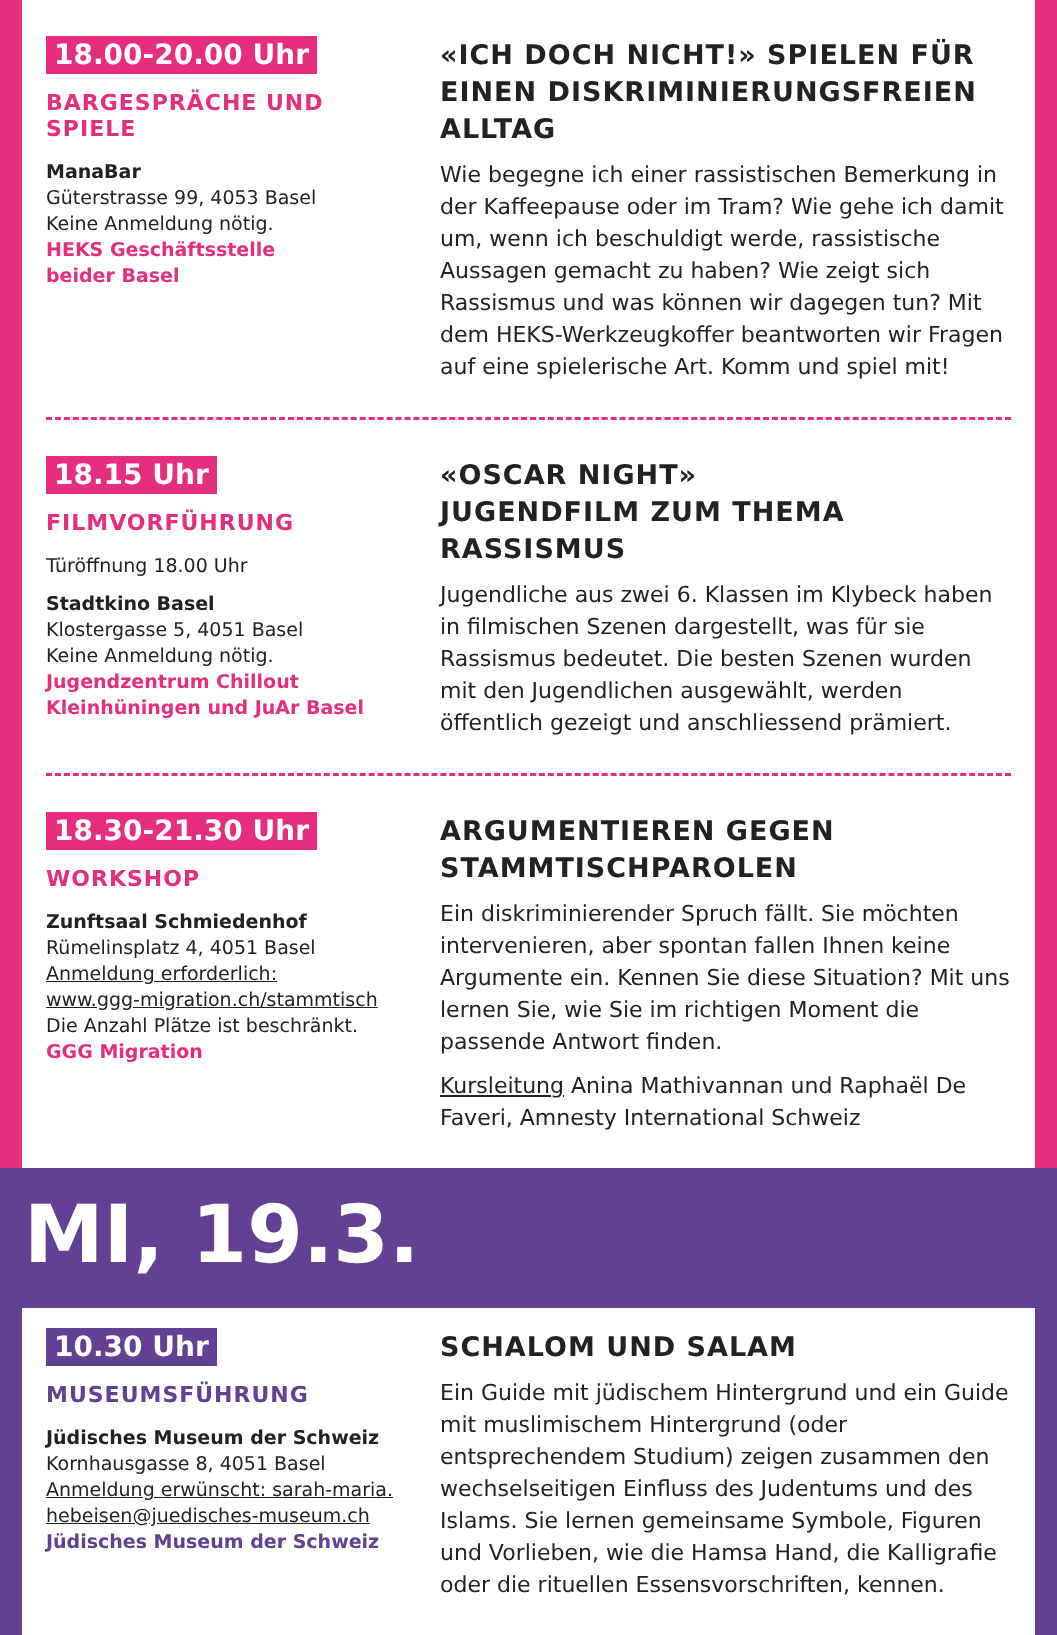18.00-20.00 Uhr
BARGESPRÄCHE UND SPIELE
ManaBar
Güterstrasse 99, 4053 Basel
Keine Anmeldung nötig.
HEKS Geschäftsstelle
beider Basel
«ICH DOCH NICHT!» SPIELEN FÜR EINEN DISKRIMINIERUNGSFREIEN ALLTAG
Wie begegne ich einer rassistischen Bemerkung in der Kaffeepause oder im Tram? Wie gehe ich damit um, wenn ich beschuldigt werde, rassistische Aussagen gemacht zu haben? Wie zeigt sich Rassismus und was können wir dagegen tun? Mit dem HEKS-Werkzeug­koffer beantworten wir Fragen auf eine spielerische Art. Komm und spiel mit!
18.15 Uhr
FILMVORFÜHRUNG
Türöffnung 18.00 Uhr
Stadtkino Basel
Klostergasse 5, 4051 Basel
Keine Anmeldung nötig.
Jugendzentrum Chillout
Kleinhüningen und JuAr Basel
«OSCAR NIGHT»
JUGENDFILM ZUM THEMA RASSISMUS
Jugendliche aus zwei 6. Klassen im Klybeck haben in filmischen Szenen dargestellt, was für sie Rassismus bedeutet. Die besten Szenen wurden mit den Jugend­lichen ausgewählt, werden öffentlich gezeigt und anschliessend prämiert.
18.30-21.30 Uhr
WORKSHOP
Zunftsaal Schmiedenhof
Rümelinsplatz 4, 4051 Basel
Anmeldung erforderlich:
www.ggg-migration.ch/stammtisch
Die Anzahl Plätze ist beschränkt.
GGG Migration
ARGUMENTIEREN GEGEN STAMMTISCHPAROLEN
Ein diskriminierender Spruch fällt. Sie möchten intervenieren, aber spontan fallen Ihnen keine Argu­mente ein. Kennen Sie diese Situation? Mit uns lernen Sie, wie Sie im richtigen Moment die passende Antwort finden.
Kursleitung Anina Mathivannan und Raphaël De Faveri, Amnesty International Schweiz
MI, 19.3.
10.30 Uhr
MUSEUMSFÜHRUNG
Jüdisches Museum der Schweiz
Kornhausgasse 8, 4051 Basel
Anmeldung erwünscht: sarah-maria.
hebeisen@juedisches-museum.ch
Jüdisches Museum der Schweiz
SCHALOM UND SALAM
Ein Guide mit jüdischem Hintergrund und ein Guide mit muslimischem Hintergrund (oder entsprechendem Studium) zeigen zusammen den wechselseitigen Einfluss des Judentums und des Islams. Sie lernen gemeinsame Symbole, Figuren und Vorlieben, wie die Hamsa Hand, die Kalligrafie oder die rituellen Essensvorschriften, kennen.